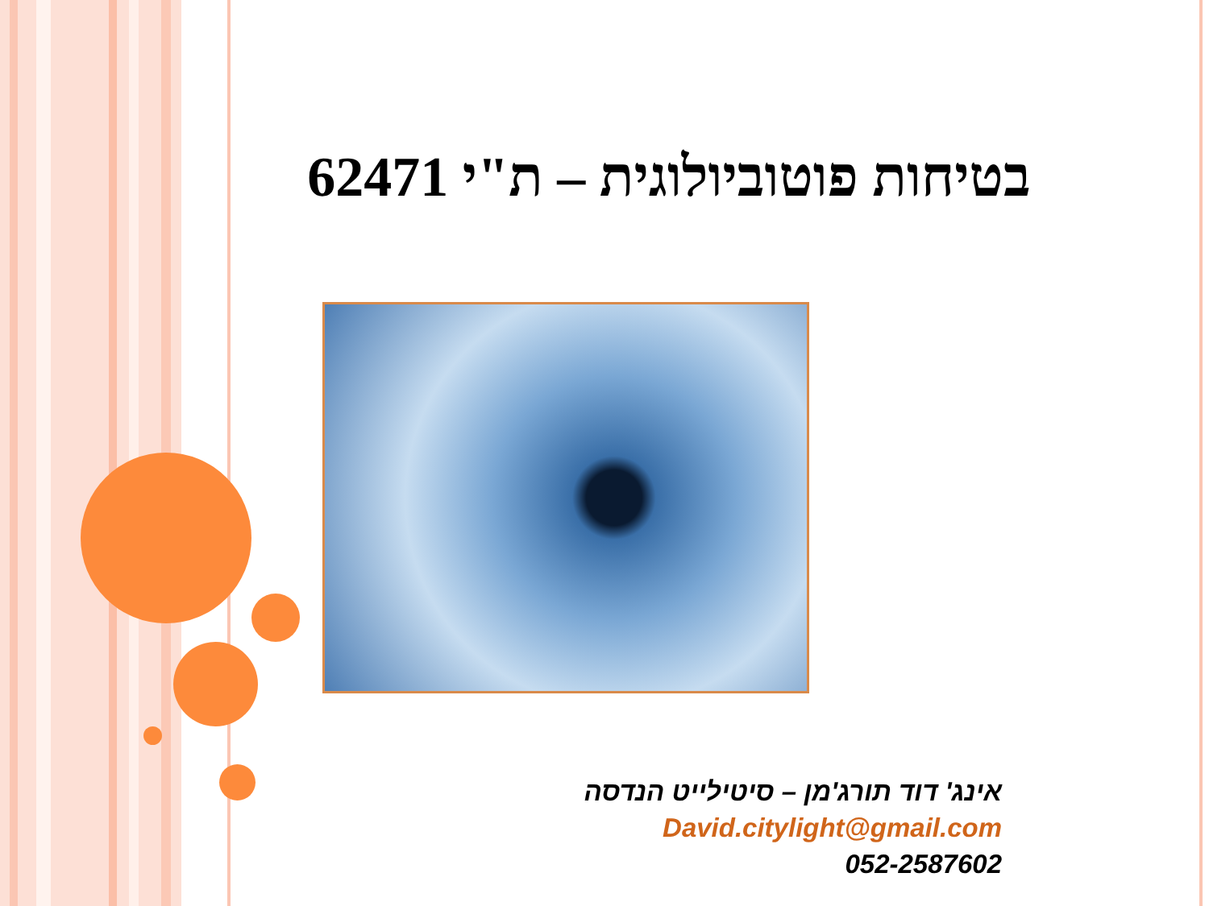בטיחות פוטוביולוגית – ת"י 62471
אינג' דוד תורג'מן – סיטילייט הנדסה
David.citylight@gmail.com
052-2587602